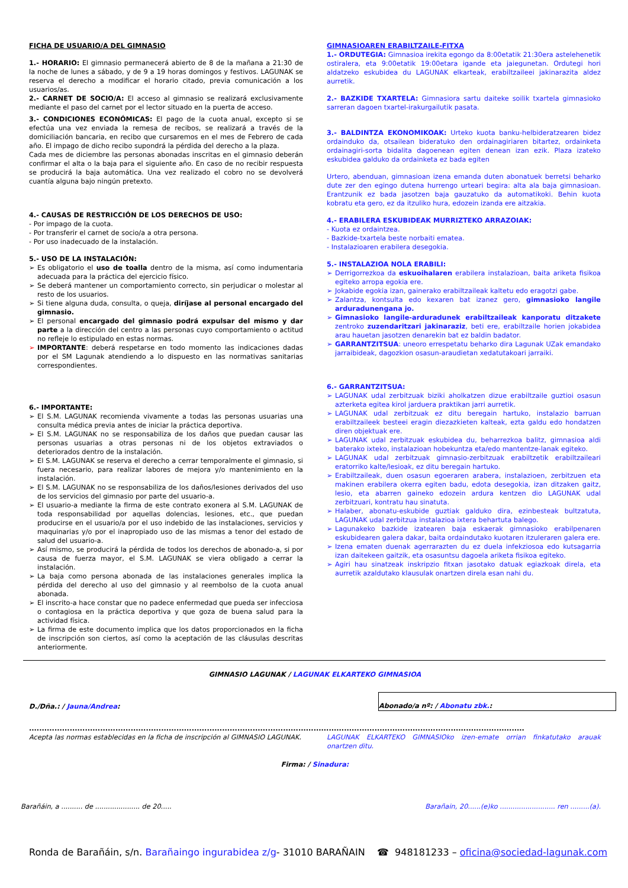FICHA DE USUARIO/A DEL GIMNASIO
1.- HORARIO: El gimnasio permanecerá abierto de 8 de la mañana a 21:30 de la noche de lunes a sábado, y de 9 a 19 horas domingos y festivos. LAGUNAK se reserva el derecho a modificar el horario citado, previa comunicación a los usuarios/as.
2.- CARNET DE SOCIO/A: El acceso al gimnasio se realizará exclusivamente mediante el paso del carnet por el lector situado en la puerta de acceso.
3.- CONDICIONES ECONÓMICAS: El pago de la cuota anual, excepto si se efectúa una vez enviada la remesa de recibos, se realizará a través de la domiciliación bancaria, en recibo que cursaremos en el mes de Febrero de cada año. El impago de dicho recibo supondrá la pérdida del derecho a la plaza.
Cada mes de diciembre las personas abonadas inscritas en el gimnasio deberán confirmar el alta o la baja para el siguiente año. En caso de no recibir respuesta se producirá la baja automática. Una vez realizado el cobro no se devolverá cuantía alguna bajo ningún pretexto.
4.- CAUSAS DE RESTRICCIÓN DE LOS DERECHOS DE USO:
- Por impago de la cuota.
- Por transferir el carnet de socio/a a otra persona.
- Por uso inadecuado de la instalación.
5.- USO DE LA INSTALACIÓN:
➢ Es obligatorio el uso de toalla dentro de la misma, así como indumentaria adecuada para la práctica del ejercicio físico.
➢ Se deberá mantener un comportamiento correcto, sin perjudicar o molestar al resto de los usuarios.
➢ Si tiene alguna duda, consulta, o queja, diríjase al personal encargado del gimnasio.
➢ El personal encargado del gimnasio podrá expulsar del mismo y dar parte a la dirección del centro a las personas cuyo comportamiento o actitud no refleje lo estipulado en estas normas.
➢ IMPORTANTE: deberá respetarse en todo momento las indicaciones dadas por el SM Lagunak atendiendo a lo dispuesto en las normativas sanitarias correspondientes.
6.- IMPORTANTE:
➢ El S.M. LAGUNAK recomienda vivamente a todas las personas usuarias una consulta médica previa antes de iniciar la práctica deportiva.
➢ El S.M. LAGUNAK no se responsabiliza de los daños que puedan causar las personas usuarias a otras personas ni de los objetos extraviados o deteriorados dentro de la instalación.
➢ El S.M. LAGUNAK se reserva el derecho a cerrar temporalmente el gimnasio, si fuera necesario, para realizar labores de mejora y/o mantenimiento en la instalación.
➢ El S.M. LAGUNAK no se responsabiliza de los daños/lesiones derivados del uso de los servicios del gimnasio por parte del usuario-a.
➢ El usuario-a mediante la firma de este contrato exonera al S.M. LAGUNAK de toda responsabilidad por aquellas dolencias, lesiones, etc., que puedan producirse en el usuario/a por el uso indebido de las instalaciones, servicios y maquinarias y/o por el inapropiado uso de las mismas a tenor del estado de salud del usuario-a.
➢ Así mismo, se producirá la pérdida de todos los derechos de abonado-a, si por causa de fuerza mayor, el S.M. LAGUNAK se viera obligado a cerrar la instalación.
➢ La baja como persona abonada de las instalaciones generales implica la pérdida del derecho al uso del gimnasio y al reembolso de la cuota anual abonada.
➢ El inscrito-a hace constar que no padece enfermedad que pueda ser infecciosa o contagiosa en la práctica deportiva y que goza de buena salud para la actividad física.
➢ La firma de este documento implica que los datos proporcionados en la ficha de inscripción son ciertos, así como la aceptación de las cláusulas descritas anteriormente.
GIMNASIOAREN ERABILTZAILE-FITXA
1.- ORDUTEGIA: Gimnasioa irekita egongo da 8:00etatik 21:30era astelehenetik ostiralera, eta 9:00etatik 19:00etara igande eta jaiegunetan. Ordutegi hori aldatzeko eskubidea du LAGUNAK elkarteak, erabiltzaileei jakinarazita aldez aurretik.
2.- BAZKIDE TXARTELA: Gimnasiora sartu daiteke soilik txartela gimnasioko sarreran dagoen txartel-irakurgailutik pasata.
3.- BALDINTZA EKONOMIKOAK: Urteko kuota banku-helbideratzearen bidez ordainduko da, otsailean bideratuko den ordainagiriaren bitartez, ordainketa ordainagiri-sorta bidalita dagoenean egiten denean izan ezik. Plaza izateko eskubidea galduko da ordainketa ez bada egiten
Urtero, abenduan, gimnasioan izena emanda duten abonatuek berretsi beharko dute zer den egingo dutena hurrengo urteari begira: alta ala baja gimnasioan. Erantzunik ez bada jasotzen baja gauzatuko da automatikoki. Behin kuota kobratu eta gero, ez da itzuliko hura, edozein izanda ere aitzakia.
4.- ERABILERA ESKUBIDEAK MURRIZTEKO ARRAZOIAK:
- Kuota ez ordaintzea.
- Bazkide-txartela beste norbaiti ematea.
- Instalazioaren erabilera desegokia.
5.- INSTALAZIOA NOLA ERABILI:
➢ Derrigorrezkoa da eskuoihalaren erabilera instalazioan, baita ariketa fisikoa egiteko arropa egokia ere.
➢ Jokabide egokia izan, gainerako erabiltzaileak kaltetu edo eragotzi gabe.
➢ Zalantza, kontsulta edo kexaren bat izanez gero, gimnasioko langile arduradunengana jo.
➢ Gimnasioko langile-arduradunek erabiltzaileak kanporatu ditzakete zentroko zuzendaritzari jakinaraziz, beti ere, erabiltzaile horien jokabidea arau hauetan jasotzen denarekin bat ez baldin badator.
➢ GARRANTZITSUA: uneoro errespetatu beharko dira Lagunak UZak emandako jarraibideak, dagozkion osasun-araudietan xedatutakoari jarraiki.
6.- GARRANTZITSUA:
➢ LAGUNAK udal zerbitzuak biziki aholkatzen dizue erabiltzaile guztioi osasun azterketa egitea kirol jarduera praktikan jarri aurretik.
➢ LAGUNAK udal zerbitzuak ez ditu beregain hartuko, instalazio barruan erabiltzaileek besteei eragin diezazkieten kalteak, ezta galdu edo hondatzen diren objektuak ere.
➢ LAGUNAK udal zerbitzuak eskubidea du, beharrezkoa balitz, gimnasioa aldi baterako ixteko, instalazioan hobekuntza eta/edo mantentze-lanak egiteko.
➢ LAGUNAK udal zerbitzuak gimnasio-zerbitzuak erabiltzetik erabiltzaileari eratorriko kalte/lesioak, ez ditu beregain hartuko.
➢ Erabiltzaileak, duen osasun egoeraren arabera, instalazioen, zerbitzuen eta makinen erabilera okerra egiten badu, edota desegokia, izan ditzaken gaitz, lesio, eta abarren gaineko edozein ardura kentzen dio LAGUNAK udal zerbitzuari, kontratu hau sinatuta.
➢ Halaber, abonatu-eskubide guztiak galduko dira, ezinbesteak bultzatuta, LAGUNAK udal zerbitzua instalazioa ixtera behartuta balego.
➢ Lagunakeko bazkide izatearen baja eskaerak gimnasioko erabilpenaren eskubidearen galera dakar, baita ordaindutako kuotaren itzuleraren galera ere.
➢ Izena ematen duenak agerrarazten du ez duela infekziosoa edo kutsagarria izan daitekeen gaitzik, eta osasuntsu dagoela ariketa fisikoa egiteko.
➢ Agiri hau sinatzeak inskripzio fitxan jasotako datuak egiazkoak direla, eta aurretik azaldutako klausulak onartzen direla esan nahi du.
GIMNASIO LAGUNAK / LAGUNAK ELKARTEKO GIMNASIOA
D./Dña.: / Jauna/Andrea:
Abonado/a nº: / Abonatu zbk.:
...................................................................................................................................................................................................
Acepta las normas establecidas en la ficha de inscripción al GIMNASIO LAGUNAK.
LAGUNAK ELKARTEKO GIMNASIOko izen-emate orrian finkatutako arauak onartzen ditu.
Firma: / Sinadura:
Barañáin, a .......... de ..................... de 20.....
Barañain, 20......(e)ko .......................... ren .........(a).
Ronda de Barañáin, s/n. Barañaingo ingurabidea z/g- 31010 BARAÑAIN ☎ 948181233 – oficina@sociedad-lagunak.com